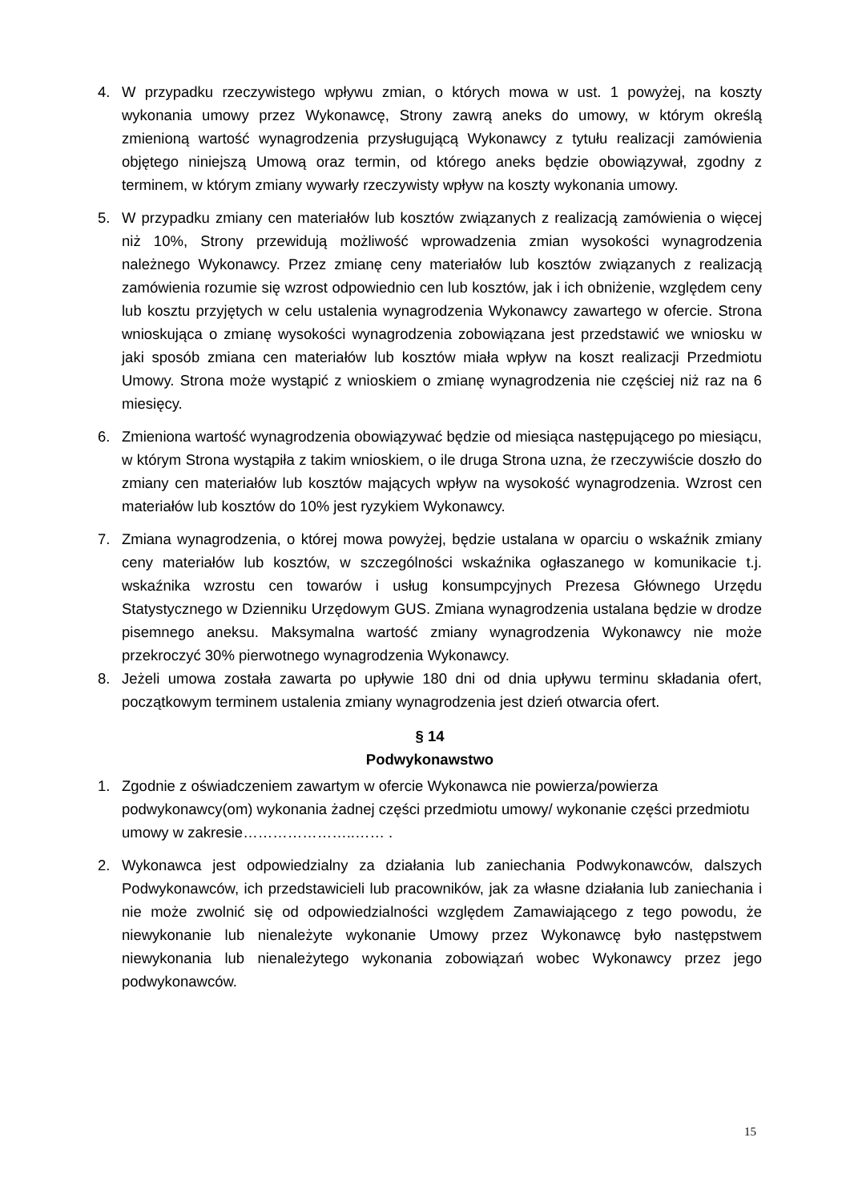4. W przypadku rzeczywistego wpływu zmian, o których mowa w ust. 1 powyżej, na koszty wykonania umowy przez Wykonawcę, Strony zawrą aneks do umowy, w którym określą zmienioną wartość wynagrodzenia przysługującą Wykonawcy z tytułu realizacji zamówienia objętego niniejszą Umową oraz termin, od którego aneks będzie obowiązywał, zgodny z terminem, w którym zmiany wywarły rzeczywisty wpływ na koszty wykonania umowy.
5. W przypadku zmiany cen materiałów lub kosztów związanych z realizacją zamówienia o więcej niż 10%, Strony przewidują możliwość wprowadzenia zmian wysokości wynagrodzenia należnego Wykonawcy. Przez zmianę ceny materiałów lub kosztów związanych z realizacją zamówienia rozumie się wzrost odpowiednio cen lub kosztów, jak i ich obniżenie, względem ceny lub kosztu przyjętych w celu ustalenia wynagrodzenia Wykonawcy zawartego w ofercie. Strona wnioskująca o zmianę wysokości wynagrodzenia zobowiązana jest przedstawić we wniosku w jaki sposób zmiana cen materiałów lub kosztów miała wpływ na koszt realizacji Przedmiotu Umowy. Strona może wystąpić z wnioskiem o zmianę wynagrodzenia nie częściej niż raz na 6 miesięcy.
6. Zmieniona wartość wynagrodzenia obowiązywać będzie od miesiąca następującego po miesiącu, w którym Strona wystąpiła z takim wnioskiem, o ile druga Strona uzna, że rzeczywiście doszło do zmiany cen materiałów lub kosztów mających wpływ na wysokość wynagrodzenia. Wzrost cen materiałów lub kosztów do 10% jest ryzykiem Wykonawcy.
7. Zmiana wynagrodzenia, o której mowa powyżej, będzie ustalana w oparciu o wskaźnik zmiany ceny materiałów lub kosztów, w szczególności wskaźnika ogłaszanego w komunikacie t.j. wskaźnika wzrostu cen towarów i usług konsumpcyjnych Prezesa Głównego Urzędu Statystycznego w Dzienniku Urzędowym GUS. Zmiana wynagrodzenia ustalana będzie w drodze pisemnego aneksu. Maksymalna wartość zmiany wynagrodzenia Wykonawcy nie może przekroczyć 30% pierwotnego wynagrodzenia Wykonawcy.
8. Jeżeli umowa została zawarta po upływie 180 dni od dnia upływu terminu składania ofert, początkowym terminem ustalenia zmiany wynagrodzenia jest dzień otwarcia ofert.
§ 14
Podwykonawstwo
1. Zgodnie z oświadczeniem zawartym w ofercie Wykonawca nie powierza/powierza podwykonawcy(om) wykonania żadnej części przedmiotu umowy/ wykonanie części przedmiotu umowy w zakresie…………………..…… .
2. Wykonawca jest odpowiedzialny za działania lub zaniechania Podwykonawców, dalszych Podwykonawców, ich przedstawicieli lub pracowników, jak za własne działania lub zaniechania i nie może zwolnić się od odpowiedzialności względem Zamawiającego z tego powodu, że niewykonanie lub nienależyte wykonanie Umowy przez Wykonawcę było następstwem niewykonania lub nienależytego wykonania zobowiązań wobec Wykonawcy przez jego podwykonawców.
15